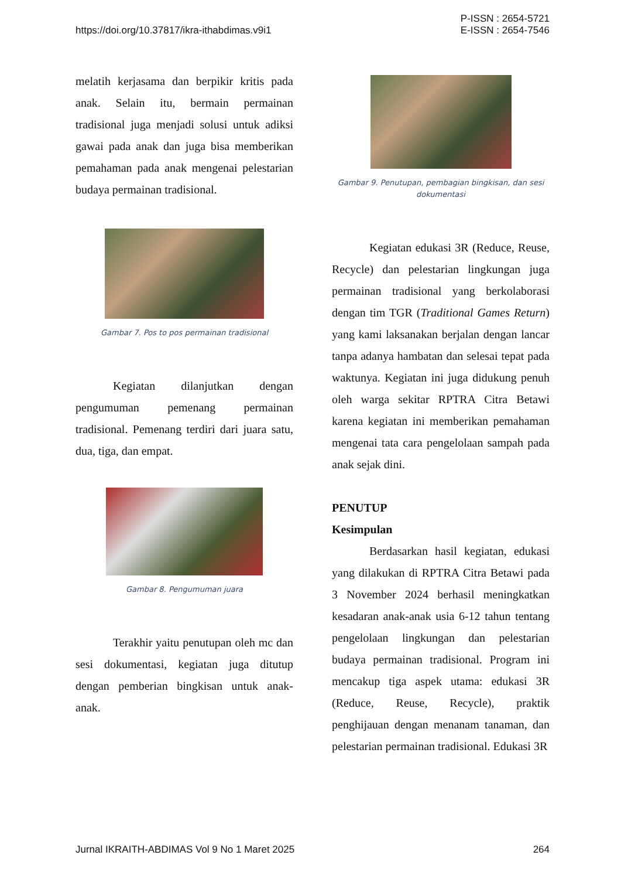https://doi.org/10.37817/ikra-ithabdimas.v9i1
P-ISSN : 2654-5721
E-ISSN : 2654-7546
melatih kerjasama dan berpikir kritis pada anak. Selain itu, bermain permainan tradisional juga menjadi solusi untuk adiksi gawai pada anak dan juga bisa memberikan pemahaman pada anak mengenai pelestarian budaya permainan tradisional.
Gambar 7. Pos to pos permainan tradisional
Kegiatan dilanjutkan dengan pengumuman pemenang permainan tradisional. Pemenang terdiri dari juara satu, dua, tiga, dan empat.
Gambar 8. Pengumuman juara
Terakhir yaitu penutupan oleh mc dan sesi dokumentasi, kegiatan juga ditutup dengan pemberian bingkisan untuk anak-anak.
Gambar 9. Penutupan, pembagian bingkisan, dan sesi dokumentasi
Kegiatan edukasi 3R (Reduce, Reuse, Recycle) dan pelestarian lingkungan juga permainan tradisional yang berkolaborasi dengan tim TGR (Traditional Games Return) yang kami laksanakan berjalan dengan lancar tanpa adanya hambatan dan selesai tepat pada waktunya. Kegiatan ini juga didukung penuh oleh warga sekitar RPTRA Citra Betawi karena kegiatan ini memberikan pemahaman mengenai tata cara pengelolaan sampah pada anak sejak dini.
PENUTUP
Kesimpulan
Berdasarkan hasil kegiatan, edukasi yang dilakukan di RPTRA Citra Betawi pada 3 November 2024 berhasil meningkatkan kesadaran anak-anak usia 6-12 tahun tentang pengelolaan lingkungan dan pelestarian budaya permainan tradisional. Program ini mencakup tiga aspek utama: edukasi 3R (Reduce, Reuse, Recycle), praktik penghijauan dengan menanam tanaman, dan pelestarian permainan tradisional. Edukasi 3R
Jurnal IKRAITH-ABDIMAS Vol 9 No 1 Maret 2025
264